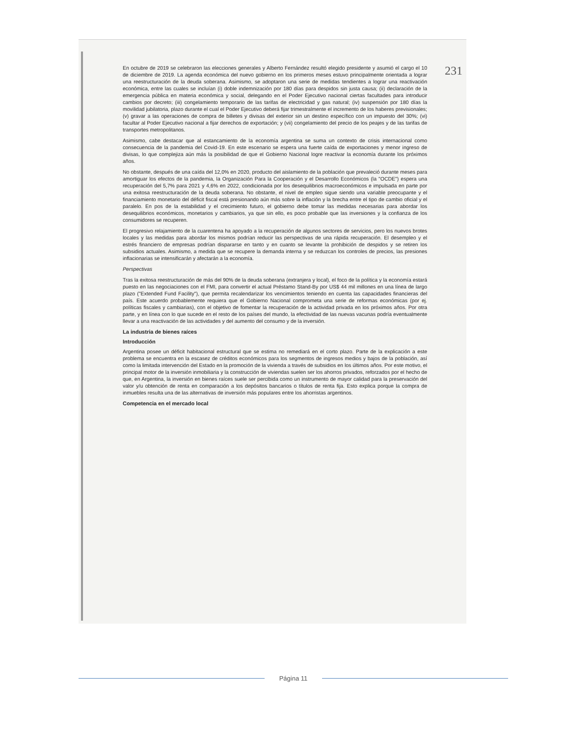231
En octubre de 2019 se celebraron las elecciones generales y Alberto Fernández resultó elegido presidente y asumió el cargo el 10 de diciembre de 2019. La agenda económica del nuevo gobierno en los primeros meses estuvo principalmente orientada a lograr una reestructuración de la deuda soberana. Asimismo, se adoptaron una serie de medidas tendientes a lograr una reactivación económica, entre las cuales se incluían (i) doble indemnización por 180 días para despidos sin justa causa; (ii) declaración de la emergencia pública en materia económica y social, delegando en el Poder Ejecutivo nacional ciertas facultades para introducir cambios por decreto; (iii) congelamiento temporario de las tarifas de electricidad y gas natural; (iv) suspensión por 180 días la movilidad jubilatoria, plazo durante el cual el Poder Ejecutivo deberá fijar trimestralmente el incremento de los haberes previsionales; (v) gravar a las operaciones de compra de billetes y divisas del exterior sin un destino específico con un impuesto del 30%; (vi) facultar al Poder Ejecutivo nacional a fijar derechos de exportación; y (vii) congelamiento del precio de los peajes y de las tarifas de transportes metropolitanos.
Asimismo, cabe destacar que al estancamiento de la economía argentina se suma un contexto de crisis internacional como consecuencia de la pandemia del Covid-19. En este escenario se espera una fuerte caída de exportaciones y menor ingreso de divisas, lo que complejiza aún más la posibilidad de que el Gobierno Nacional logre reactivar la economía durante los próximos años.
No obstante, después de una caída del 12,0% en 2020, producto del aislamiento de la población que prevaleció durante meses para amortiguar los efectos de la pandemia, la Organización Para la Cooperación y el Desarrollo Económicos (la "OCDE") espera una recuperación del 5,7% para 2021 y 4,6% en 2022, condicionada por los desequilibrios macroeconómicos e impulsada en parte por una exitosa reestructuración de la deuda soberana. No obstante, el nivel de empleo sigue siendo una variable preocupante y el financiamiento monetario del déficit fiscal está presionando aún más sobre la inflación y la brecha entre el tipo de cambio oficial y el paralelo. En pos de la estabilidad y el crecimiento futuro, el gobierno debe tomar las medidas necesarias para abordar los desequilibrios económicos, monetarios y cambiarios, ya que sin ello, es poco probable que las inversiones y la confianza de los consumidores se recuperen.
El progresivo relajamiento de la cuarentena ha apoyado a la recuperación de algunos sectores de servicios, pero los nuevos brotes locales y las medidas para abordar los mismos podrían reducir las perspectivas de una rápida recuperación. El desempleo y el estrés financiero de empresas podrían dispararse en tanto y en cuanto se levante la prohibición de despidos y se retiren los subsidios actuales. Asimismo, a medida que se recupere la demanda interna y se reduzcan los controles de precios, las presiones inflacionarias se intensificarán y afectarán a la economía.
Perspectivas
Tras la exitosa reestructuración de más del 90% de la deuda soberana (extranjera y local), el foco de la política y la economía estará puesto en las negociaciones con el FMI, para convertir el actual Préstamo Stand-By por US$ 44 mil millones en una línea de largo plazo ("Extended Fund Facility"), que permita recalendarizar los vencimientos teniendo en cuenta las capacidades financieras del país. Este acuerdo probablemente requiera que el Gobierno Nacional comprometa una serie de reformas económicas (por ej. políticas fiscales y cambiarias), con el objetivo de fomentar la recuperación de la actividad privada en los próximos años. Por otra parte, y en línea con lo que sucede en el resto de los países del mundo, la efectividad de las nuevas vacunas podría eventualmente llevar a una reactivación de las actividades y del aumento del consumo y de la inversión.
La industria de bienes raíces
Introducción
Argentina posee un déficit habitacional estructural que se estima no remediará en el corto plazo. Parte de la explicación a este problema se encuentra en la escasez de créditos económicos para los segmentos de ingresos medios y bajos de la población, así como la limitada intervención del Estado en la promoción de la vivienda a través de subsidios en los últimos años. Por este motivo, el principal motor de la inversión inmobiliaria y la construcción de viviendas suelen ser los ahorros privados, reforzados por el hecho de que, en Argentina, la inversión en bienes raíces suele ser percibida como un instrumento de mayor calidad para la preservación del valor y/u obtención de renta en comparación a los depósitos bancarios o títulos de renta fija. Esto explica porque la compra de inmuebles resulta una de las alternativas de inversión más populares entre los ahorristas argentinos.
Competencia en el mercado local
Página 11